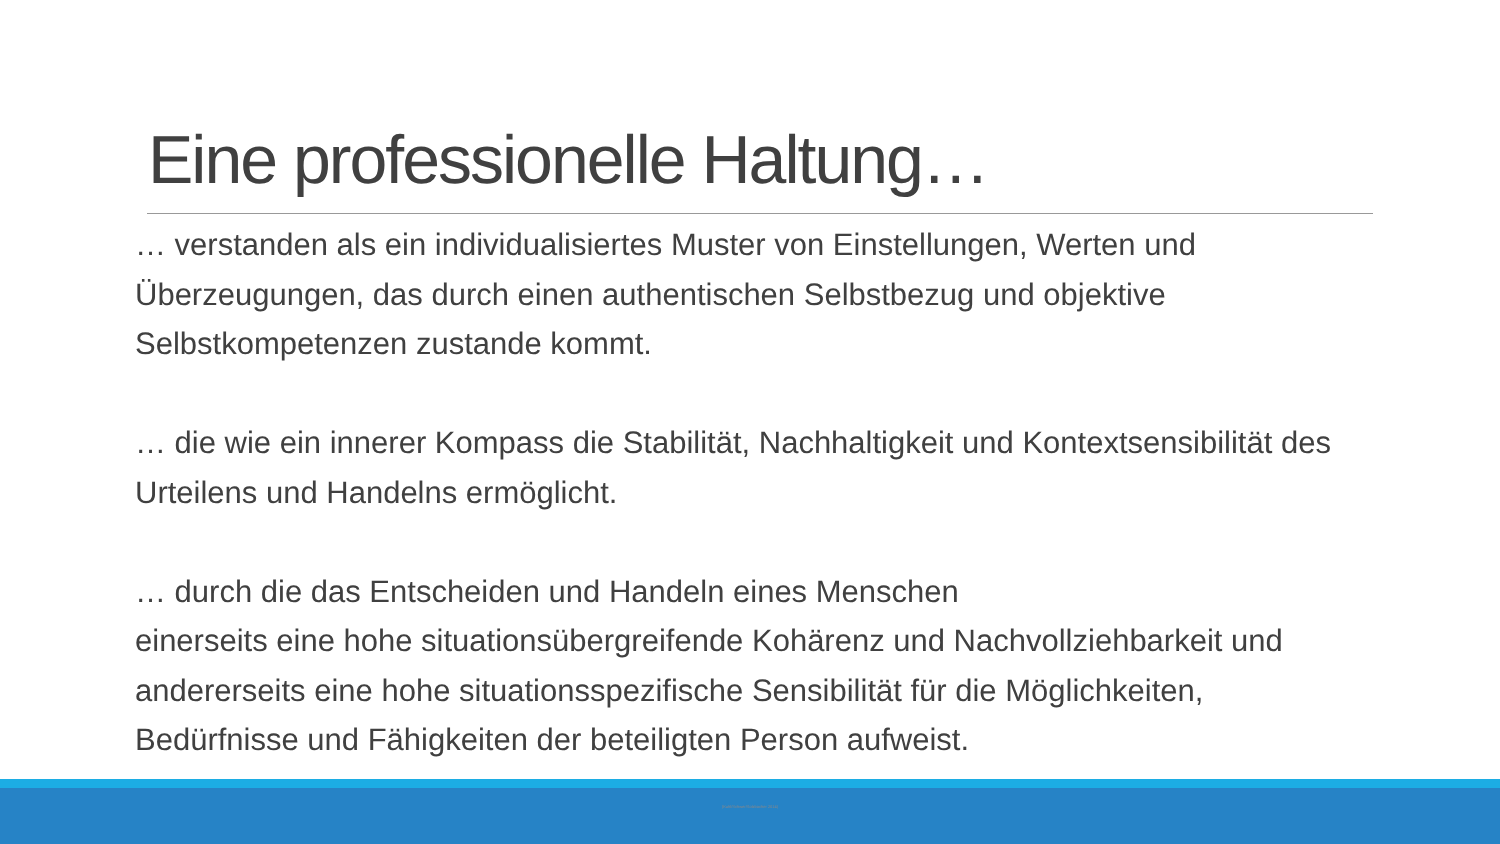Eine professionelle Haltung…
… verstanden als ein individualisiertes Muster von Einstellungen, Werten und Überzeugungen, das durch einen authentischen Selbstbezug und objektive Selbstkompetenzen zustande kommt.
… die wie ein innerer Kompass die Stabilität, Nachhaltigkeit und Kontextsensibilität des Urteilens und Handelns ermöglicht.
… durch die das Entscheiden und Handeln eines Menschen
einerseits eine hohe situationsübergreifende Kohärenz und Nachvollziehbarkeit und andererseits eine hohe situationsspezifische Sensibilität für die Möglichkeiten, Bedürfnisse und Fähigkeiten der beteiligten Person aufweist.
(Kuhl/Schwer/Solzbacher 2014)